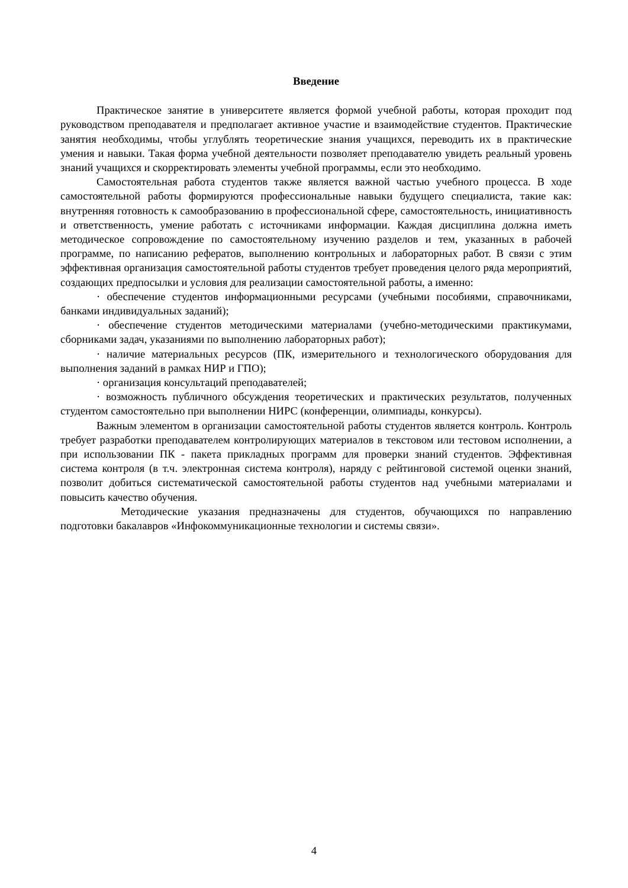Введение
Практическое занятие в университете является формой учебной работы, которая проходит под руководством преподавателя и предполагает активное участие и взаимодействие студентов. Практические занятия необходимы, чтобы углублять теоретические знания учащихся, переводить их в практические умения и навыки. Такая форма учебной деятельности позволяет преподавателю увидеть реальный уровень знаний учащихся и скорректировать элементы учебной программы, если это необходимо.
Самостоятельная работа студентов также является важной частью учебного процесса. В ходе самостоятельной работы формируются профессиональные навыки будущего специалиста, такие как: внутренняя готовность к самообразованию в профессиональной сфере, самостоятельность, инициативность и ответственность, умение работать с источниками информации. Каждая дисциплина должна иметь методическое сопровождение по самостоятельному изучению разделов и тем, указанных в рабочей программе, по написанию рефератов, выполнению контрольных и лабораторных работ. В связи с этим эффективная организация самостоятельной работы студентов требует проведения целого ряда мероприятий, создающих предпосылки и условия для реализации самостоятельной работы, а именно:
· обеспечение студентов информационными ресурсами (учебными пособиями, справочниками, банками индивидуальных заданий);
· обеспечение студентов методическими материалами (учебно-методическими практикумами, сборниками задач, указаниями по выполнению лабораторных работ);
· наличие материальных ресурсов (ПК, измерительного и технологического оборудования для выполнения заданий в рамках НИР и ГПО);
· организация консультаций преподавателей;
· возможность публичного обсуждения теоретических и практических результатов, полученных студентом самостоятельно при выполнении НИРС (конференции, олимпиады, конкурсы).
Важным элементом в организации самостоятельной работы студентов является контроль. Контроль требует разработки преподавателем контролирующих материалов в текстовом или тестовом исполнении, а при использовании ПК - пакета прикладных программ для проверки знаний студентов. Эффективная система контроля (в т.ч. электронная система контроля), наряду с рейтинговой системой оценки знаний, позволит добиться систематической самостоятельной работы студентов над учебными материалами и повысить качество обучения.
Методические указания предназначены для студентов, обучающихся по направлению подготовки бакалавров «Инфокоммуникационные технологии и системы связи».
4